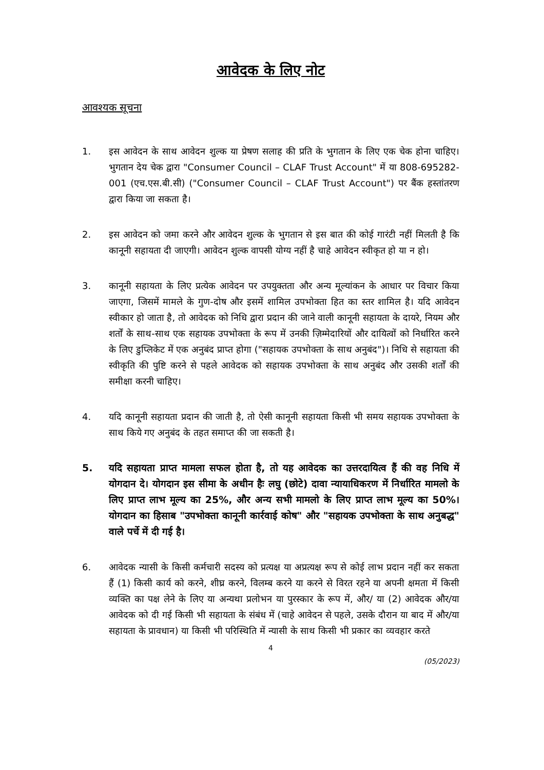आवेदक के लिए नोट
आवश्यक सूचना
1. इस आवेदन के साथ आवेदन शुल्क या प्रेषण सलाह की प्रति के भुगतान के लिए एक चेक होना चाहिए। भुगतान देय चेक द्वारा "Consumer Council – CLAF Trust Account" में या 808-695282-001 (एच.एस.बी.सी) ("Consumer Council – CLAF Trust Account") पर बैंक हस्तांतरण द्वारा किया जा सकता है।
2. इस आवेदन को जमा करने और आवेदन शुल्क के भुगतान से इस बात की कोई गारंटी नहीं मिलती है कि कानूनी सहायता दी जाएगी। आवेदन शुल्क वापसी योग्य नहीं है चाहे आवेदन स्वीकृत हो या न हो।
3. कानूनी सहायता के लिए प्रत्येक आवेदन पर उपयुक्तता और अन्य मूल्यांकन के आधार पर विचार किया जाएगा, जिसमें मामले के गुण-दोष और इसमें शामिल उपभोक्ता हित का स्तर शामिल है। यदि आवेदन स्वीकार हो जाता है, तो आवेदक को निधि द्वारा प्रदान की जाने वाली कानूनी सहायता के दायरे, नियम और शर्तों के साथ-साथ एक सहायक उपभोक्ता के रूप में उनकी ज़िम्मेदारियों और दायित्वों को निर्धारित करने के लिए डुप्लिकेट में एक अनुबंद प्राप्त होगा ("सहायक उपभोक्ता के साथ अनुबंद")। निधि से सहायता की स्वीकृति की पुष्टि करने से पहले आवेदक को सहायक उपभोक्ता के साथ अनुबंद और उसकी शर्तों की समीक्षा करनी चाहिए।
4. यदि कानूनी सहायता प्रदान की जाती है, तो ऐसी कानूनी सहायता किसी भी समय सहायक उपभोक्ता के साथ किये गए अनुबंद के तहत समाप्त की जा सकती है।
5. यदि सहायता प्राप्त मामला सफल होता है, तो यह आवेदक का उत्तरदायित्व हैं की वह निधि में योगदान दे। योगदान इस सीमा के अधीन हैः लघु (छोटे) दावा न्यायाधिकरण में निर्धारित मामलो के लिए प्राप्त लाभ मूल्य का 25%, और अन्य सभी मामलो के लिए प्राप्त लाभ मूल्य का 50%। योगदान का हिसाब "उपभोक्ता कानूनी कार्रवाई कोष" और "सहायक उपभोक्ता के साथ अनुबद्ध" वाले पर्चे में दी गई है।
6. आवेदक न्यासी के किसी कर्मचारी सदस्य को प्रत्यक्ष या अप्रत्यक्ष रूप से कोई लाभ प्रदान नहीं कर सकता हैं (1) किसी कार्य को करने, शीघ्र करने, विलम्ब करने या करने से विरत रहने या अपनी क्षमता में किसी व्यक्ति का पक्ष लेने के लिए या अन्यथा प्रलोभन या पुरस्कार के रूप में, और/ या (2) आवेदक और/या आवेदक को दी गई किसी भी सहायता के संबंध में (चाहे आवेदन से पहले, उसके दौरान या बाद में और/या सहायता के प्रावधान) या किसी भी परिस्थिति में न्यासी के साथ किसी भी प्रकार का व्यवहार करते
4
(05/2023)